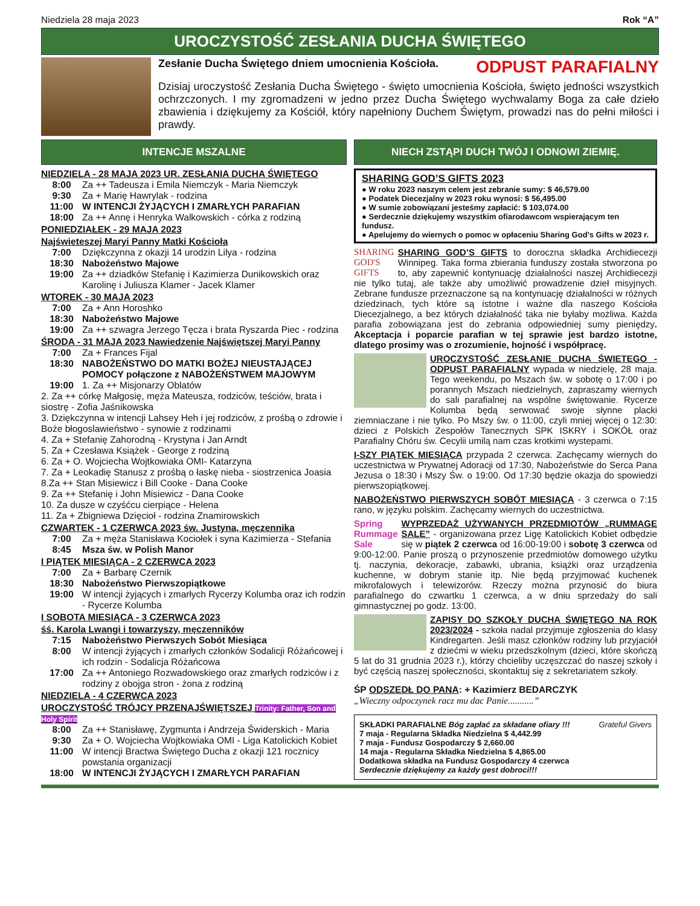Niedziela 28 maja 2023 Rok “A”
UROCZYSTOŚĆ ZESŁANIA DUCHA ŚWIĘTEGO
Zesłanie Ducha Świętego dniem umocnienia Kościoła. ODPUST PARAFIALNY
Dzisiaj uroczystość Zesłania Ducha Świętego - święto umocnienia Kościoła, święto jedności wszystkich ochrzczonych. I my zgromadzeni w jedno przez Ducha Świętego wychwalamy Boga za całe dzieło zbawienia i dziękujemy za Kościół, który napełniony Duchem Świętym, prowadzi nas do pełni miłości i prawdy.
INTENCJE MSZALNE
NIEDZIELA - 28 MAJA 2023 UR. ZESŁANIA DUCHA ŚWIĘTEGO
8:00 Za ++ Tadeusza i Emila Niemczyk - Maria Niemczyk
9:30 Za + Marię Hawrylak - rodzina
11:00 W INTENCJI ŻYJĄCYCH I ZMARŁYCH PARAFIAN
18:00 Za ++ Annę i Henryka Walkowskich - córka z rodziną
PONIEDZIAŁEK - 29 MAJA 2023
Najświeteszej Maryi Panny Matki Kościoła
7:00 Dziękczynna z okazji 14 urodzin Lilya - rodzina
18:30 Nabożeństwo Majowe
19:00 Za ++ dziadków Stefanię i Kazimierza Dunikowskich oraz Karolinę i Juliusza Klamer - Jacek Klamer
WTOREK - 30 MAJA 2023
7:00 Za + Ann Horoshko
18:30 Nabożeństwo Majowe
19:00 Za ++ szwagra Jerzego Tęcza i brata Ryszarda Piec - rodzina
ŚRODA - 31 MAJA 2023 Nawiedzenie Najświętszej Maryi Panny
7:00 Za + Frances Fijal
18:30 NABOŻEŃSTWO DO MATKI BOŻEJ NIEUSTAJĄCEJ POMOCY połączone z NABOŻEŃSTWEM MAJOWYM
19:00 1. Za ++ Misjonarzy Oblatów
2. Za ++ córkę Małgosię, męża Mateusza, rodziców, teściów, brata i siostrę - Zofia Jaśnikowska
3. Dziękczynna w intencji Lahsey Heh i jej rodziców, z prośbą o zdrowie i Boże błogoslawieństwo - synowie z rodzinami
4. Za + Stefanię Zahorodną - Krystyna i Jan Arndt
5. Za + Czesława Książek - George z rodziną
6. Za + O. Wojciecha Wojtkowiaka OMI- Katarzyna
7. Za + Leokadię Stanusz z prośbą o łaskę nieba - siostrzenica Joasia
8.Za ++ Stan Misiewicz i Bill Cooke - Dana Cooke
9. Za ++ Stefanię i John Misiewicz - Dana Cooke
10. Za dusze w czyśćcu cierpiące - Helena
11. Za + Zbigniewa Dzięcioł - rodzina Znamirowskich
CZWARTEK - 1 CZERWCA 2023 św. Justyna, męczennika
7:00 Za + męża Stanisława Kociołek i syna Kazimierza - Stefania
8:45 Msza św. w Polish Manor
I PIĄTEK MIESIĄCA - 2 CZERWCA 2023
7:00 Za + Barbarę Czernik
18:30 Nabożeństwo Pierwszopiątkowe
19:00 W intencji żyjących i zmarłych Rycerzy Kolumba oraz ich rodzin - Rycerze Kolumba
I SOBOTA MIESIĄCA - 3 CZERWCA 2023
śś. Karola Lwangi i towarzyszy, męczenników
7:15 Nabożeństwo Pierwszych Sobót Miesiąca
8:00 W intencji żyjących i zmarłych członków Sodalicji Różańcowej i ich rodzin - Sodalicja Różańcowa
17:00 Za ++ Antoniego Rozwadowskiego oraz zmarłych rodziców i z rodziny z obojga stron - żona z rodziną
NIEDZIELA - 4 CZERWCA 2023
UROCZYSTOŚĆ TRÓJCY PRZENAJŚWIĘTSZEJ Trinity: Father, Son and Holy Spirit
8:00 Za ++ Stanisławę, Zygmunta i Andrzeja Świderskich - Maria
9:30 Za + O. Wojciecha Wojtkowiaka OMI - Liga Katolickich Kobiet
11:00 W intencji Bractwa Świętego Ducha z okazji 121 rocznicy powstania organizacji
18:00 W INTENCJI ŻYJĄCYCH I ZMARŁYCH PARAFIAN
NIECH ZSTĄPI DUCH TWÓJ I ODNOWI ZIEMIĘ.
SHARING GOD’S GIFTS 2023
● W roku 2023 naszym celem jest zebranie sumy: $ 46,579.00
● Podatek Diecezjalny w 2023 roku wynosi: $ 56,495.00
● W sumie zobowiązani jesteśmy zapłacić: $ 103,074.00
● Serdecznie dziękujemy wszystkim ofiarodawcom wspierającym ten fundusz.
● Apelujemy do wiernych o pomoc w opłaceniu Sharing God’s Gifts w 2023 r.
SHARING
GOD'S
GIFTS SHARING GOD’S GIFTS to doroczna składka Archidiecezji Winnipeg. Taka forma zbierania funduszy została stworzona po to, aby zapewnić kontynuację działalności naszej Archidiecezji nie tylko tutaj, ale także aby umożliwić prowadzenie dzieł misyjnych. Zebrane fundusze przeznaczone są na kontynuację działalności w różnych dziedzinach, tych które są istotne i ważne dla naszego Kościoła Diecezjalnego, a bez których działalność taka nie byłaby możliwa. Każda parafia zobowiązana jest do zebrania odpowiedniej sumy pieniędzy. Akceptacja i poparcie parafian w tej sprawie jest bardzo istotne, dlatego prosimy was o zrozumienie, hojność i współpracę.
UROCZYSTOŚĆ ZESŁANIE DUCHA ŚWIETEGO - ODPUST PARAFIALNY wypada w niedzielę, 28 maja. Tego weekendu, po Mszach św. w sobotę o 17:00 i po porannych Mszach niedzielnych, zapraszamy wiernych do sali parafialnej na wspólne świętowanie. Rycerze Kolumba będą serwować swoje słynne placki ziemniaczane i nie tylko. Po Mszy św. o 11:00, czyli mniej więcej o 12:30: dzieci z Polskich Zespołów Tanecznych SPK ISKRY i SOKÓŁ oraz Parafialny Chóru św. Cecylii umilą nam czas krotkimi wystepami.
I-SZY PIĄTEK MIESIĄCA przypada 2 czerwca. Zachęcamy wiernych do uczestnictwa w Prywatnej Adoracji od 17:30, Nabożeństwie do Serca Pana Jezusa o 18:30 i Mszy Św. o 19:00. Od 17:30 będzie okazja do spowiedzi pierwszopiątkowej.
NABOŻEŃSTWO PIERWSZYCH SOBÓT MIESIĄCA - 3 czerwca o 7:15 rano, w języku polskim. Zachęcamy wiernych do uczestnictwa.
Spring
Rummage
Sale WYPRZEDAŻ UŻYWANYCH PRZEDMIOTÓW „RUMMAGE SALE” - organizowana przez Ligę Katolickich Kobiet odbędzie się w piątek 2 czerwca od 16:00-19:00 i sobotę 3 czerwca od 9:00-12:00. Panie proszą o przynoszenie przedmiotów domowego użytku tj. naczynia, dekoracje, zabawki, ubrania, książki oraz urządzenia kuchenne, w dobrym stanie itp. Nie będą przyjmować kuchenek mikrofalowych i telewizorów. Rzeczy można przynosić do biura parafialnego do czwartku 1 czerwca, a w dniu sprzedaży do sali gimnastycznej po godz. 13:00.
ZAPISY DO SZKOŁY DUCHA ŚWIĘTEGO NA ROK 2023/2024 - szkoła nadal przyjmuje zgłoszenia do klasy Kindregarten. Jeśli masz członków rodziny lub przyjaciół z dziećmi w wieku przedszkolnym (dzieci, które skończą 5 lat do 31 grudnia 2023 r.), którzy chcieliby uczęszczać do naszej szkoły i być częścią naszej społeczności, skontaktuj się z sekretariatem szkoły.
ŚP ODSZEDŁ DO PANA: + Kazimierz BEDARCZYK
„Wieczny odpoczynek racz mu dac Panie...........”
SKŁADKI PARAFIALNE Bóg zapłać za składane ofiary !!! Grateful Givers
7 maja - Regularna Składka Niedzielna $ 4,442.99
7 maja - Fundusz Gospodarczy $ 2,660.00
14 maja - Regularna Składka Niedzielna $ 4,865.00
Dodatkowa składka na Fundusz Gospodarczy 4 czerwca
Serdecznie dziękujemy za każdy gest dobroci!!!